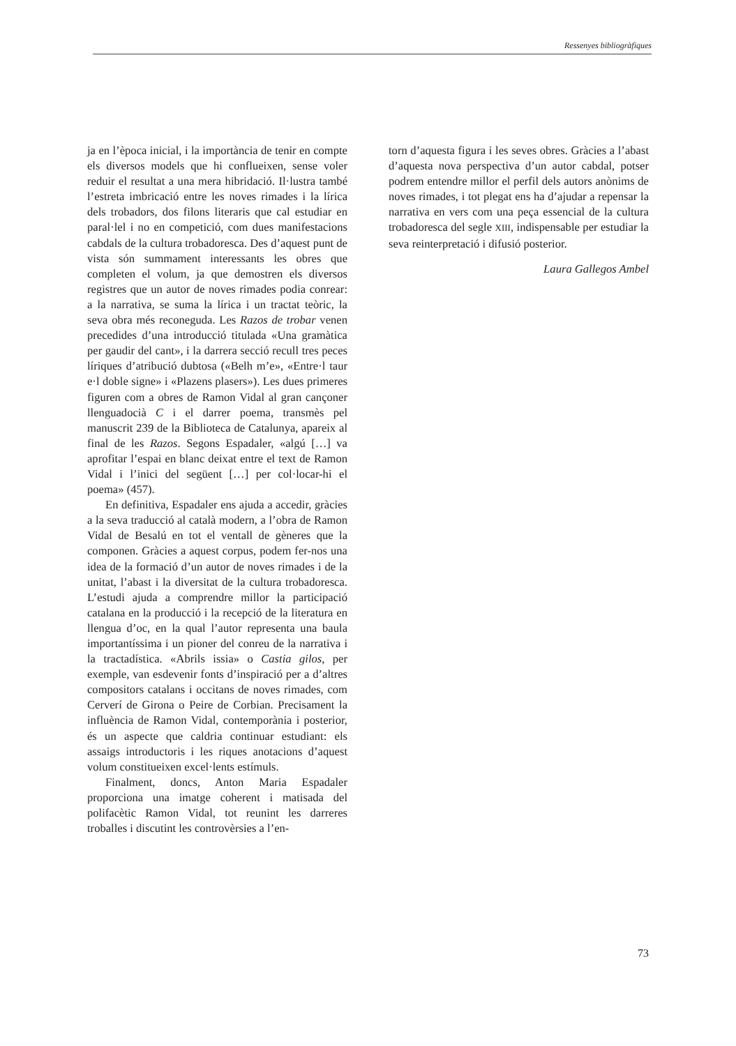Ressenyes bibliogràfiques
ja en l’època inicial, i la importància de tenir en compte els diversos models que hi conflueixen, sense voler reduir el resultat a una mera hibridació. Il·lustra també l’estreta imbricació entre les noves rimades i la lírica dels trobadors, dos filons literaris que cal estudiar en paral·lel i no en competició, com dues manifestacions cabdals de la cultura trobadoresca. Des d’aquest punt de vista són summament interessants les obres que completen el volum, ja que demostren els diversos registres que un autor de noves rimades podia conrear: a la narrativa, se suma la lírica i un tractat teòric, la seva obra més reconeguda. Les Razos de trobar venen precedides d’una introducció titulada «Una gramàtica per gaudir del cant», i la darrera secció recull tres peces líriques d’atribució dubtosa («Belh m’e», «Entre·l taur e·l doble signe» i «Plazens plasers»). Les dues primeres figuren com a obres de Ramon Vidal al gran cançoner llenguadocià C i el darrer poema, transmès pel manuscrit 239 de la Biblioteca de Catalunya, apareix al final de les Razos. Segons Espadaler, «algú […] va aprofitar l’espai en blanc deixat entre el text de Ramon Vidal i l’inici del següent […] per col·locar-hi el poema» (457).
En definitiva, Espadaler ens ajuda a accedir, gràcies a la seva traducció al català modern, a l’obra de Ramon Vidal de Besalú en tot el ventall de gèneres que la componen. Gràcies a aquest corpus, podem fer-nos una idea de la formació d’un autor de noves rimades i de la unitat, l’abast i la diversitat de la cultura trobadoresca. L’estudi ajuda a comprendre millor la participació catalana en la producció i la recepció de la literatura en llengua d’oc, en la qual l’autor representa una baula importantíssima i un pioner del conreu de la narrativa i la tractadística. «Abrils issia» o Castia gilos, per exemple, van esdevenir fonts d’inspiració per a d’altres compositors catalans i occitans de noves rimades, com Cerverí de Girona o Peire de Corbian. Precisament la influència de Ramon Vidal, contemporània i posterior, és un aspecte que caldria continuar estudiant: els assaigs introductoris i les riques anotacions d’aquest volum constitueixen excel·lents estímuls.
Finalment, doncs, Anton Maria Espadaler proporciona una imatge coherent i matisada del polifacètic Ramon Vidal, tot reunint les darreres troballes i discutint les controvèrsies a l’en-
torn d’aquesta figura i les seves obres. Gràcies a l’abast d’aquesta nova perspectiva d’un autor cabdal, potser podrem entendre millor el perfil dels autors anònims de noves rimades, i tot plegat ens ha d’ajudar a repensar la narrativa en vers com una peça essencial de la cultura trobadoresca del segle XIII, indispensable per estudiar la seva reinterpretació i difusió posterior.
Laura Gallegos Ambel
73